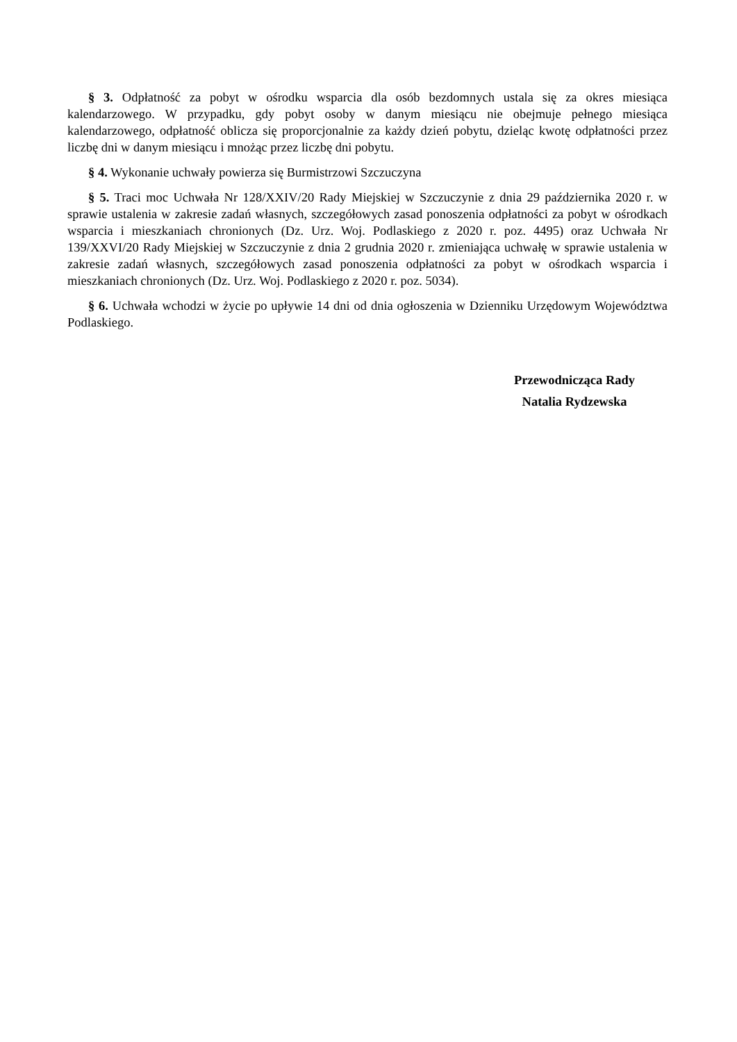§ 3. Odpłatność za pobyt w ośrodku wsparcia dla osób bezdomnych ustala się za okres miesiąca kalendarzowego. W przypadku, gdy pobyt osoby w danym miesiącu nie obejmuje pełnego miesiąca kalendarzowego, odpłatność oblicza się proporcjonalnie za każdy dzień pobytu, dzieląc kwotę odpłatności przez liczbę dni w danym miesiącu i mnożąc przez liczbę dni pobytu.
§ 4. Wykonanie uchwały powierza się Burmistrzowi Szczuczyna
§ 5. Traci moc Uchwała Nr 128/XXIV/20 Rady Miejskiej w Szczuczynie z dnia 29 października 2020 r. w sprawie ustalenia w zakresie zadań własnych, szczegółowych zasad ponoszenia odpłatności za pobyt w ośrodkach wsparcia i mieszkaniach chronionych (Dz. Urz. Woj. Podlaskiego z 2020 r. poz. 4495) oraz Uchwała Nr 139/XXVI/20 Rady Miejskiej w Szczuczynie z dnia 2 grudnia 2020 r. zmieniająca uchwałę w sprawie ustalenia w zakresie zadań własnych, szczegółowych zasad ponoszenia odpłatności za pobyt w ośrodkach wsparcia i mieszkaniach chronionych (Dz. Urz. Woj. Podlaskiego z 2020 r. poz. 5034).
§ 6. Uchwała wchodzi w życie po upływie 14 dni od dnia ogłoszenia w Dzienniku Urzędowym Województwa Podlaskiego.
Przewodnicząca Rady
Natalia Rydzewska